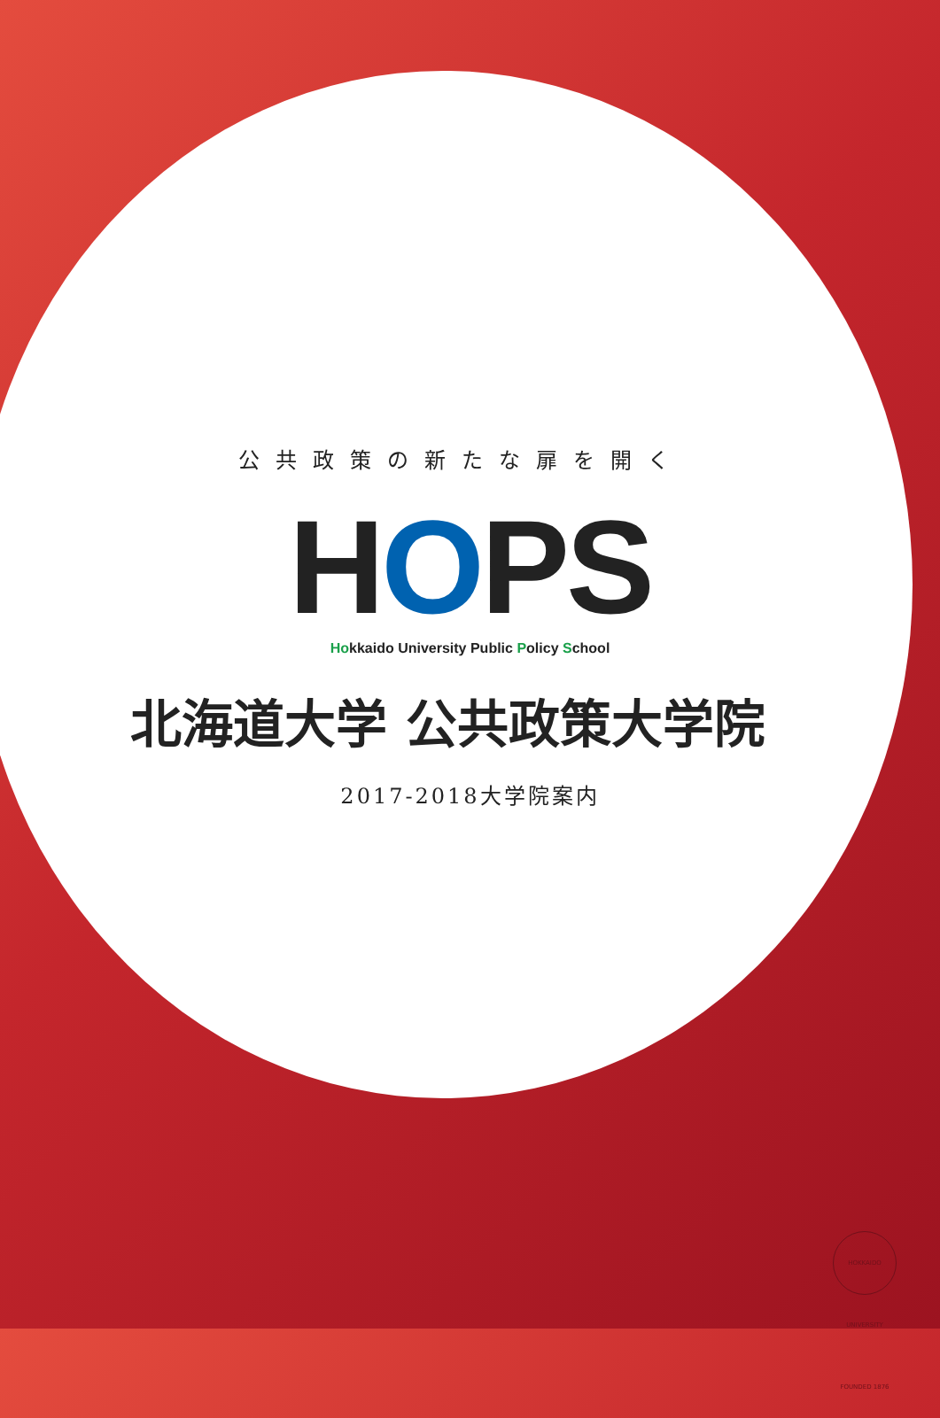公共政策の新たな扉を開く
HOPS
Hokkaido University Public Policy School
北海道大学 公共政策大学院
2017-2018大学院案内
HOKKAIDO UNIVERSITY FOUNDED 1876